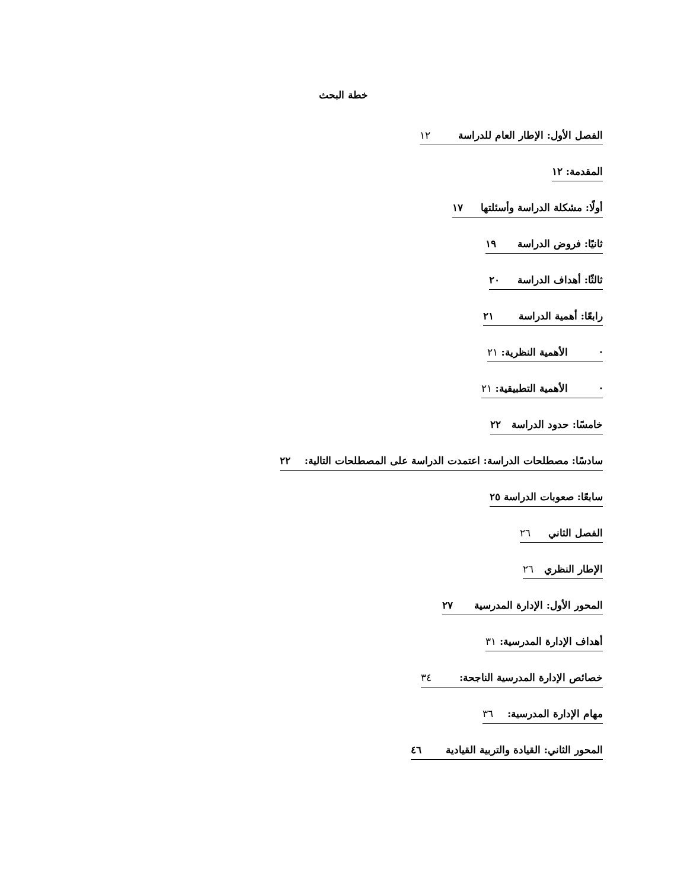خطة البحث
الفصل الأول: الإطار العام للدراسة ١٢
المقدمة: ١٢
أولًا: مشكلة الدراسة وأسئلتها ١٧
ثانيًا: فروض الدراسة ١٩
ثالثًا: أهداف الدراسة ٢٠
رابعًا: أهمية الدراسة ٢١
· الأهمية النظرية: ٢١
· الأهمية التطبيقية: ٢١
خامسًا: حدود الدراسة ٢٢
سادسًا: مصطلحات الدراسة: اعتمدت الدراسة على المصطلحات التالية: ٢٢
سابعًا: صعوبات الدراسة ٢٥
الفصل الثاني ٢٦
الإطار النظري ٢٦
المحور الأول: الإدارة المدرسية ٢٧
أهداف الإدارة المدرسية: ٣١
خصائص الإدارة المدرسية الناجحة: ٣٤
مهام الإدارة المدرسية: ٣٦
المحور الثاني: القيادة والتربية القيادية ٤٦